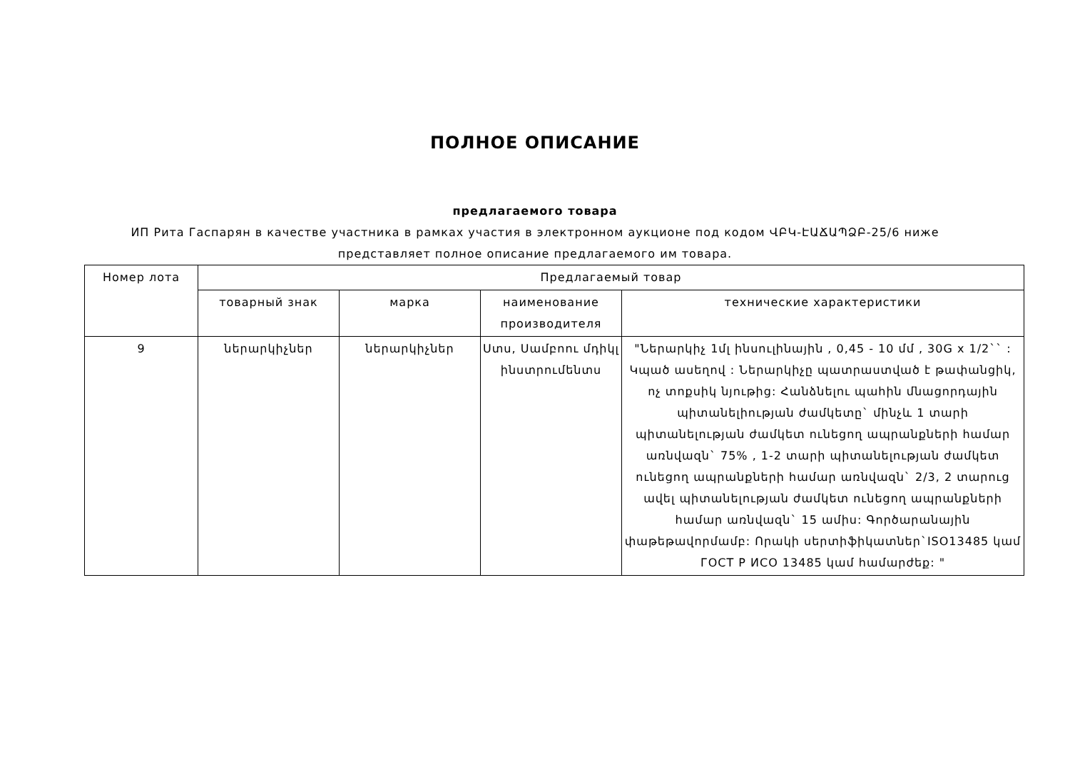ПОЛНОЕ ОПИСАНИЕ
предлагаемого товара
ИП Рита Гаспарян в качестве участника в рамках участия в электронном аукционе под кодом ՎԲԿ-ԷԱՃԱՊՁԲ-25/6 ниже представляет полное описание предлагаемого им товара.
| Номер лота | Предлагаемый товар | | | |
| --- | --- | --- | --- | --- |
| | товарный знак | марка | наименование производителя | технические характеристики |
| 9 | ներարկիչներ | ներարկիչներ | Ստս, Սամբոու մդիկլ ինստրումենտս | "Ներարկիչ 1մլ ինսուլինային , 0,45 - 10 մմ , 30G x 1/2`` : Կպած ասեղով : Ներարկիչը պատրաստված է թափանցիկ, ոչ տոքսիկ նյութից: Հանձնելու պահին մնացորդային պիտանելիության ժամկետը` մինչև 1 տարի պիտանելության ժամկետ ունեցող ապրանքների համար առնվազն` 75% , 1-2 տարի պիտանելության ժամկետ ունեցող ապրանքների համար առնվազն` 2/3, 2 տարուց ավել պիտանելության ժամկետ ունեցող ապրանքների համար առնվազն` 15 ամիս: Գործարանային փաթեթավորմամբ: Որակի սերտիֆիկատներ`ISO13485 կամ ГОСТ Р ИСО 13485 կամ համարժեք: " |